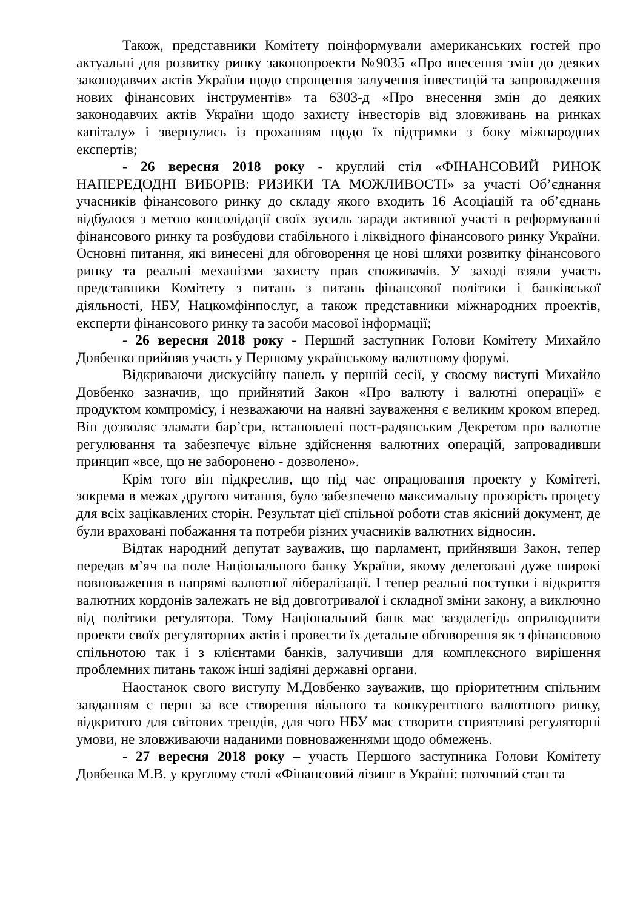Також, представники Комітету поінформували американських гостей про актуальні для розвитку ринку законопроекти №9035 «Про внесення змін до деяких законодавчих актів України щодо спрощення залучення інвестицій та запровадження нових фінансових інструментів» та 6303-д «Про внесення змін до деяких законодавчих актів України щодо захисту інвесторів від зловживань на ринках капіталу» і звернулись із проханням щодо їх підтримки з боку міжнародних експертів;
- 26 вересня 2018 року - круглий стіл «ФІНАНСОВИЙ РИНОК НАПЕРЕДОДНІ ВИБОРІВ: РИЗИКИ ТА МОЖЛИВОСТІ» за участі Об’єднання учасників фінансового ринку до складу якого входить 16 Асоціацій та об’єднань відбулося з метою консолідації своїх зусиль заради активної участі в реформуванні фінансового ринку та розбудови стабільного і ліквідного фінансового ринку України. Основні питання, які винесені для обговорення це нові шляхи розвитку фінансового ринку та реальні механізми захисту прав споживачів. У заході взяли участь представники Комітету з питань з питань фінансової політики і банківської діяльності, НБУ, Нацкомфінпослуг, а також представники міжнародних проектів, експерти фінансового ринку та засоби масової інформації;
- 26 вересня 2018 року - Перший заступник Голови Комітету Михайло Довбенко прийняв участь у Першому українському валютному форумі.
Відкриваючи дискусійну панель у першій сесії, у своєму виступі Михайло Довбенко зазначив, що прийнятий Закон «Про валюту і валютні операції» є продуктом компромісу, і незважаючи на наявні зауваження є великим кроком вперед. Він дозволяє зламати бар’єри, встановлені пост-радянським Декретом про валютне регулювання та забезпечує вільне здійснення валютних операцій, запровадивши принцип «все, що не заборонено - дозволено».
Крім того він підкреслив, що під час опрацювання проекту у Комітеті, зокрема в межах другого читання, було забезпечено максимальну прозорість процесу для всіх зацікавлених сторін. Результат цієї спільної роботи став якісний документ, де були враховані побажання та потреби різних учасників валютних відносин.
Відтак народний депутат зауважив, що парламент, прийнявши Закон, тепер передав м’яч на поле Національного банку України, якому делеговані дуже широкі повноваження в напрямі валютної лібералізації. І тепер реальні поступки і відкриття валютних кордонів залежать не від довготривалої і складної зміни закону, а виключно від політики регулятора. Тому Національний банк має заздалегідь оприлюднити проекти своїх регуляторних актів і провести їх детальне обговорення як з фінансовою спільнотою так і з клієнтами банків, залучивши для комплексного вирішення проблемних питань також інші задіяні державні органи.
Наостанок свого виступу М.Довбенко зауважив, що пріоритетним спільним завданням є перш за все створення вільного та конкурентного валютного ринку, відкритого для світових трендів, для чого НБУ має створити сприятливі регуляторні умови, не зловживаючи наданими повноваженнями щодо обмежень.
- 27 вересня 2018 року – участь Першого заступника Голови Комітету Довбенка М.В. у круглому столі «Фінансовий лізинг в Україні: поточний стан та